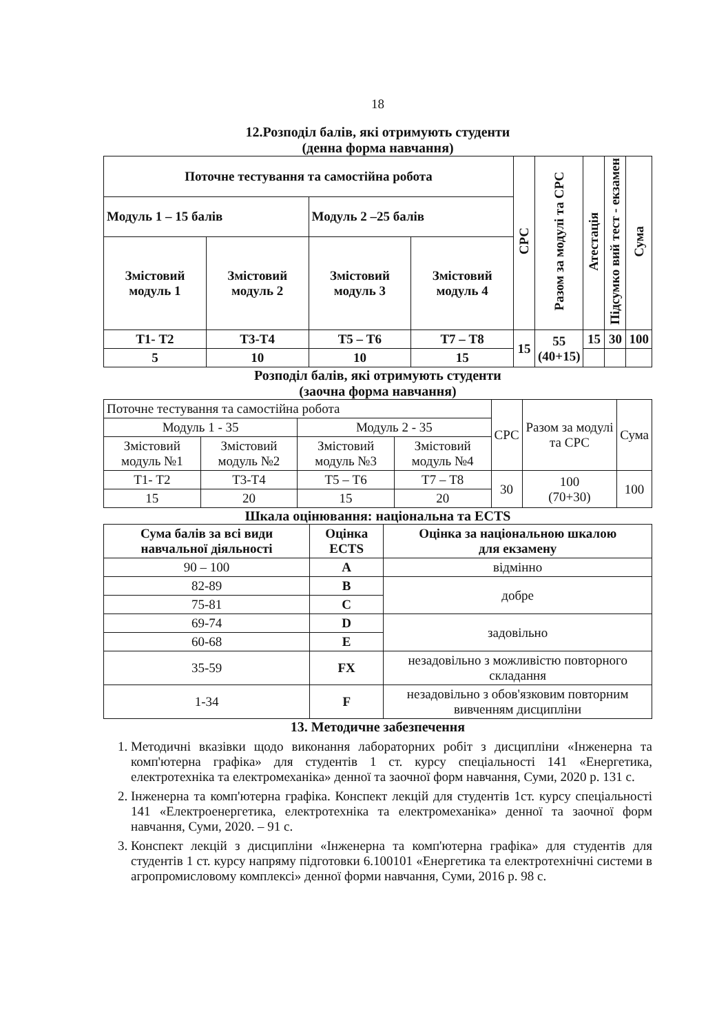18
12.Розподіл балів, які отримують студенти
(денна форма навчання)
| Поточне тестування та самостійна робота | | | | СРС | Разом за модулі та СРС | Атестація | Підсумко вий тест - екзамен | Сума |
| Модуль 1 – 15 балів | | Модуль 2 –25 балів | | | | | | |
| Змістовий модуль 1 | Змістовий модуль 2 | Змістовий модуль 3 | Змістовий модуль 4 | | | | | |
| Т1- Т2 | Т3-Т4 | Т5 – Т6 | Т7 – Т8 | 15 | 55 (40+15) | 15 | 30 | 100 |
| 5 | 10 | 10 | 15 | | | | | |
Розподіл балів, які отримують студенти
(заочна форма навчання)
| Поточне тестування та самостійна робота | | | | СРС | Разом за модулі та СРС | Сума |
| Модуль 1 - 35 | | Модуль 2 - 35 | | | | |
| Змістовий модуль №1 | Змістовий модуль №2 | Змістовий модуль №3 | Змістовий модуль №4 | | | |
| Т1- Т2 | Т3-Т4 | Т5 – Т6 | Т7 – Т8 | 30 | 100 (70+30) | 100 |
| 15 | 20 | 15 | 20 | | | |
Шкала оцінювання: національна та ECTS
| Сума балів за всі види навчальної діяльності | Оцінка ECTS | Оцінка за національною шкалою для екзамену |
| --- | --- | --- |
| 90 – 100 | A | відмінно |
| 82-89 | B | добре |
| 75-81 | C | |
| 69-74 | D | задовільно |
| 60-68 | E | |
| 35-59 | FX | незадовільно з можливістю повторного складання |
| 1-34 | F | незадовільно з обов'язковим повторним вивченням дисципліни |
13. Методичне забезпечення
1. Методичні вказівки щодо виконання лабораторних робіт з дисципліни «Інженерна та комп'ютерна графіка» для студентів 1 ст. курсу спеціальності 141 «Енергетика, електротехніка та електромеханіка» денної та заочної форм навчання, Суми, 2020 р. 131 с.
2. Інженерна та комп'ютерна графіка. Конспект лекцій для студентів 1ст. курсу спеціальності 141 «Електроенергетика, електротехніка та електромеханіка» денної та заочної форм навчання, Суми, 2020. – 91 с.
3. Конспект лекцій з дисципліни «Інженерна та комп'ютерна графіка» для студентів для студентів 1 ст. курсу напряму підготовки 6.100101 «Енергетика та електротехнічні системи в агропромисловому комплексі» денної форми навчання, Суми, 2016 р. 98 с.